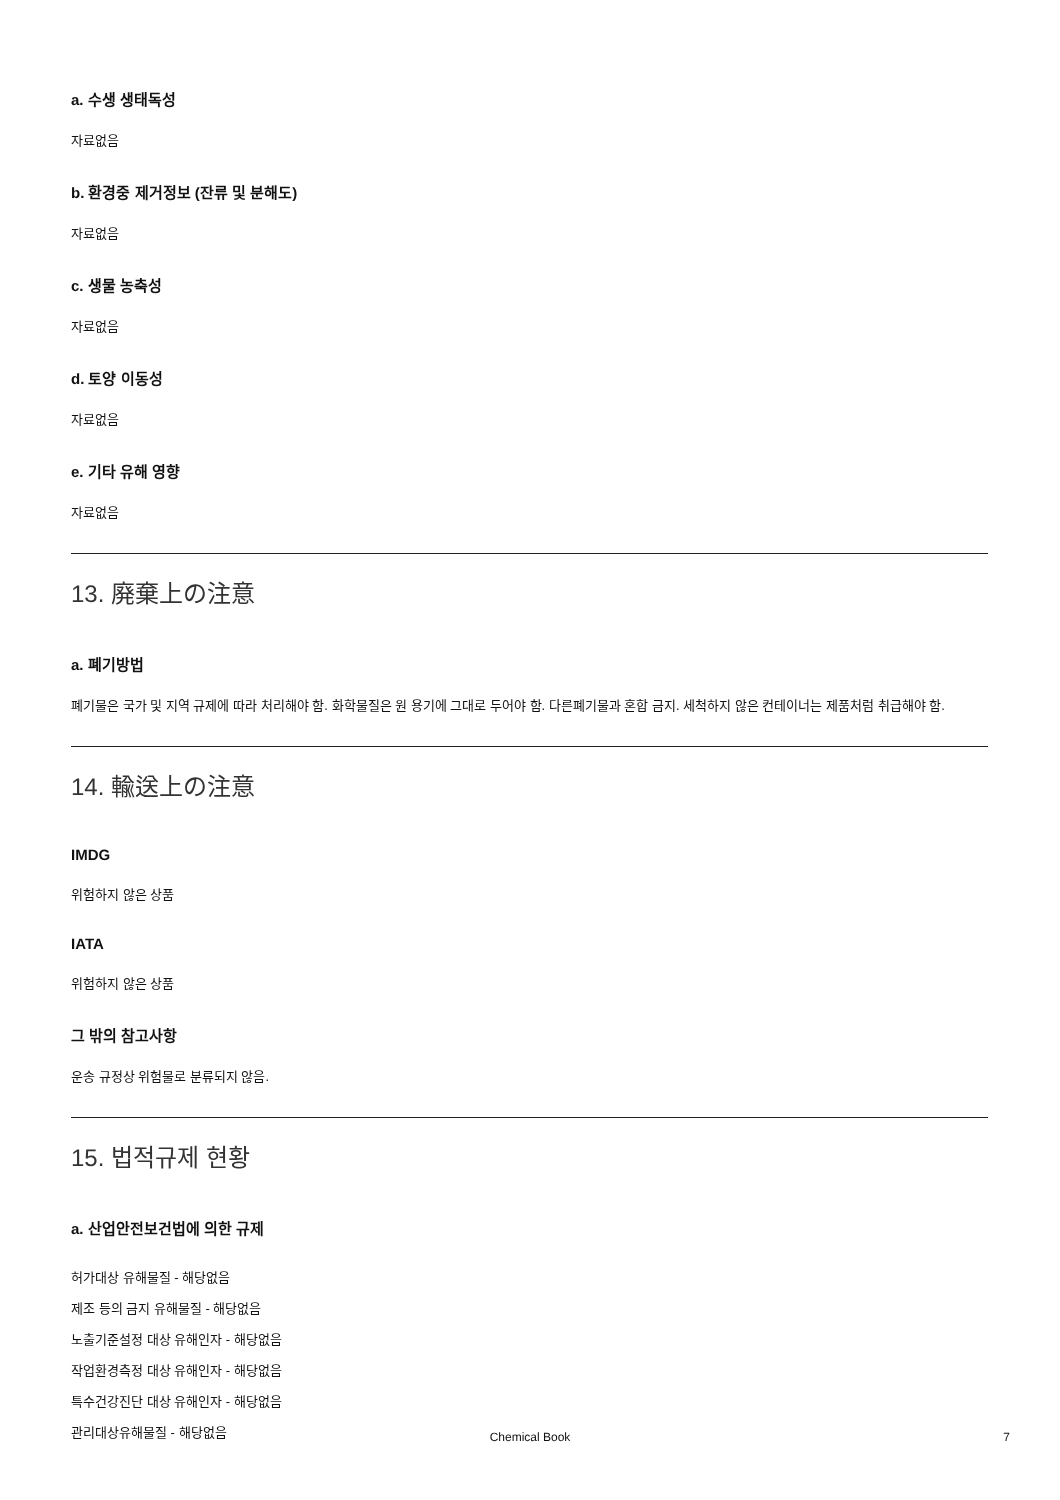a. 수생 생태독성
자료없음
b. 환경중 제거정보 (잔류 및 분해도)
자료없음
c. 생물 농축성
자료없음
d. 토양 이동성
자료없음
e. 기타 유해 영향
자료없음
13. 廃棄上の注意
a. 폐기방법
폐기물은 국가 및 지역 규제에 따라 처리해야 함. 화학물질은 원 용기에 그대로 두어야 함. 다른폐기물과 혼합 금지. 세척하지 않은 컨테이너는 제품처럼 취급해야 함.
14. 輸送上の注意
IMDG
위험하지 않은 상품
IATA
위험하지 않은 상품
그 밖의 참고사항
운송 규정상 위험물로 분류되지 않음.
15. 법적규제 현황
a. 산업안전보건법에 의한 규제
허가대상 유해물질 - 해당없음
제조 등의 금지 유해물질 - 해당없음
노출기준설정 대상 유해인자 - 해당없음
작업환경측정 대상 유해인자 - 해당없음
특수건강진단 대상 유해인자 - 해당없음
관리대상유해물질 - 해당없음
Chemical Book 7